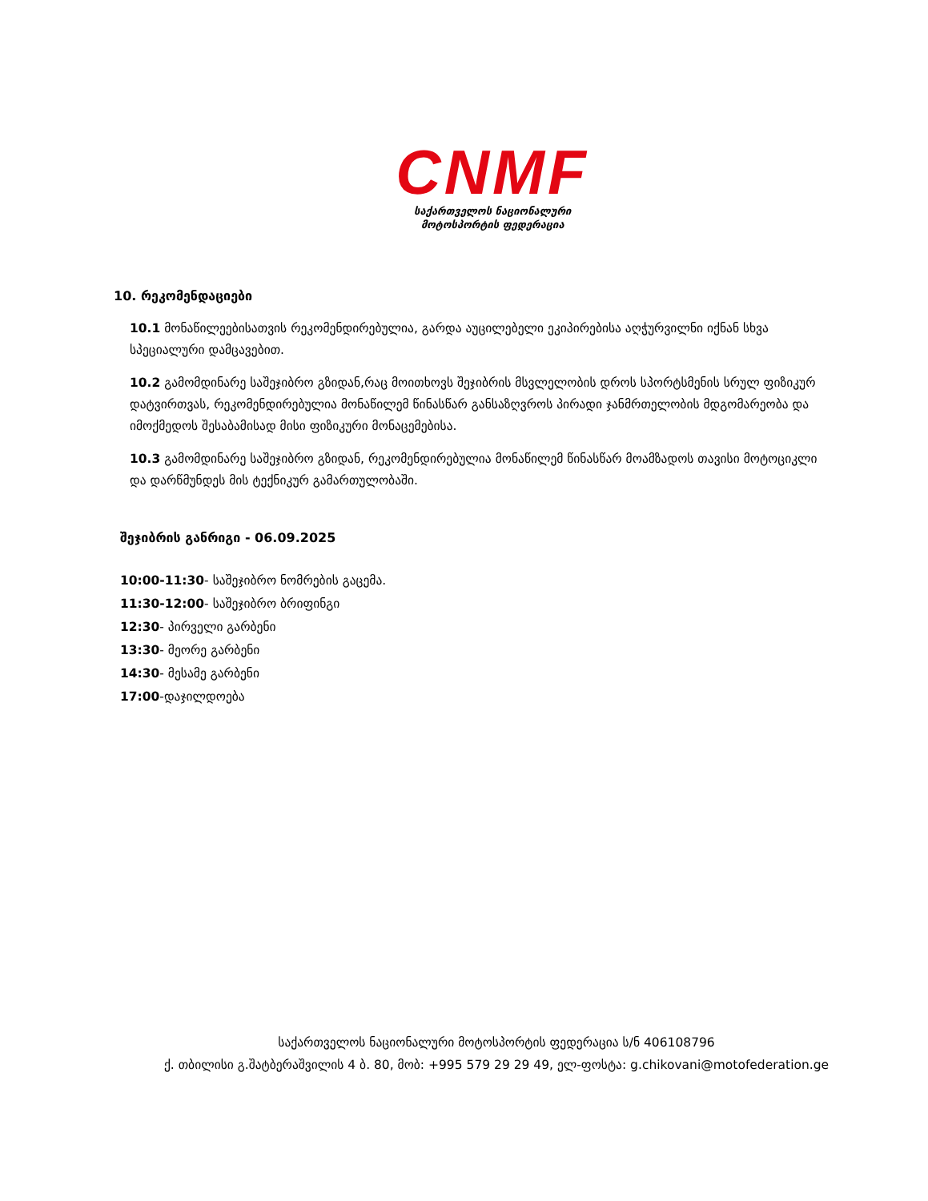CNMF
საქართველოს ნაციონალური
მოტოსპორტის ფედერაცია
10. რეკომენდაციები
10.1 მონაწილეებისათვის რეკომენდირებულია, გარდა აუცილებელი ეკიპირებისა აღჭურვილნი იქნან სხვა სპეციალური დამცავებით.
10.2 გამომდინარე საშეჯიბრო გზიდან,რაც მოითხოვს შეჯიბრის მსვლელობის დროს სპორტსმენის სრულ ფიზიკურ დატვირთვას, რეკომენდირებულია მონაწილემ წინასწარ განსაზღვროს პირადი ჯანმრთელობის მდგომარეობა და იმოქმედოს შესაბამისად მისი ფიზიკური მონაცემებისა.
10.3 გამომდინარე საშეჯიბრო გზიდან, რეკომენდირებულია მონაწილემ წინასწარ მოამზადოს თავისი მოტოციკლი და დარწმუნდეს მის ტექნიკურ გამართულობაში.
შეჯიბრის განრიგი - 06.09.2025
10:00-11:30- საშეჯიბრო ნომრების გაცემა.
11:30-12:00- საშეჯიბრო ბრიფინგი
12:30- პირველი გარბენი
13:30- მეორე გარბენი
14:30- მესამე გარბენი
17:00-დაჯილდოება
საქართველოს ნაციონალური მოტოსპორტის ფედერაცია ს/ნ 406108796
ქ. თბილისი გ.შატბერაშვილის 4 ბ. 80, მობ: +995 579 29 29 49, ელ-ფოსტა: g.chikovani@motofederation.ge